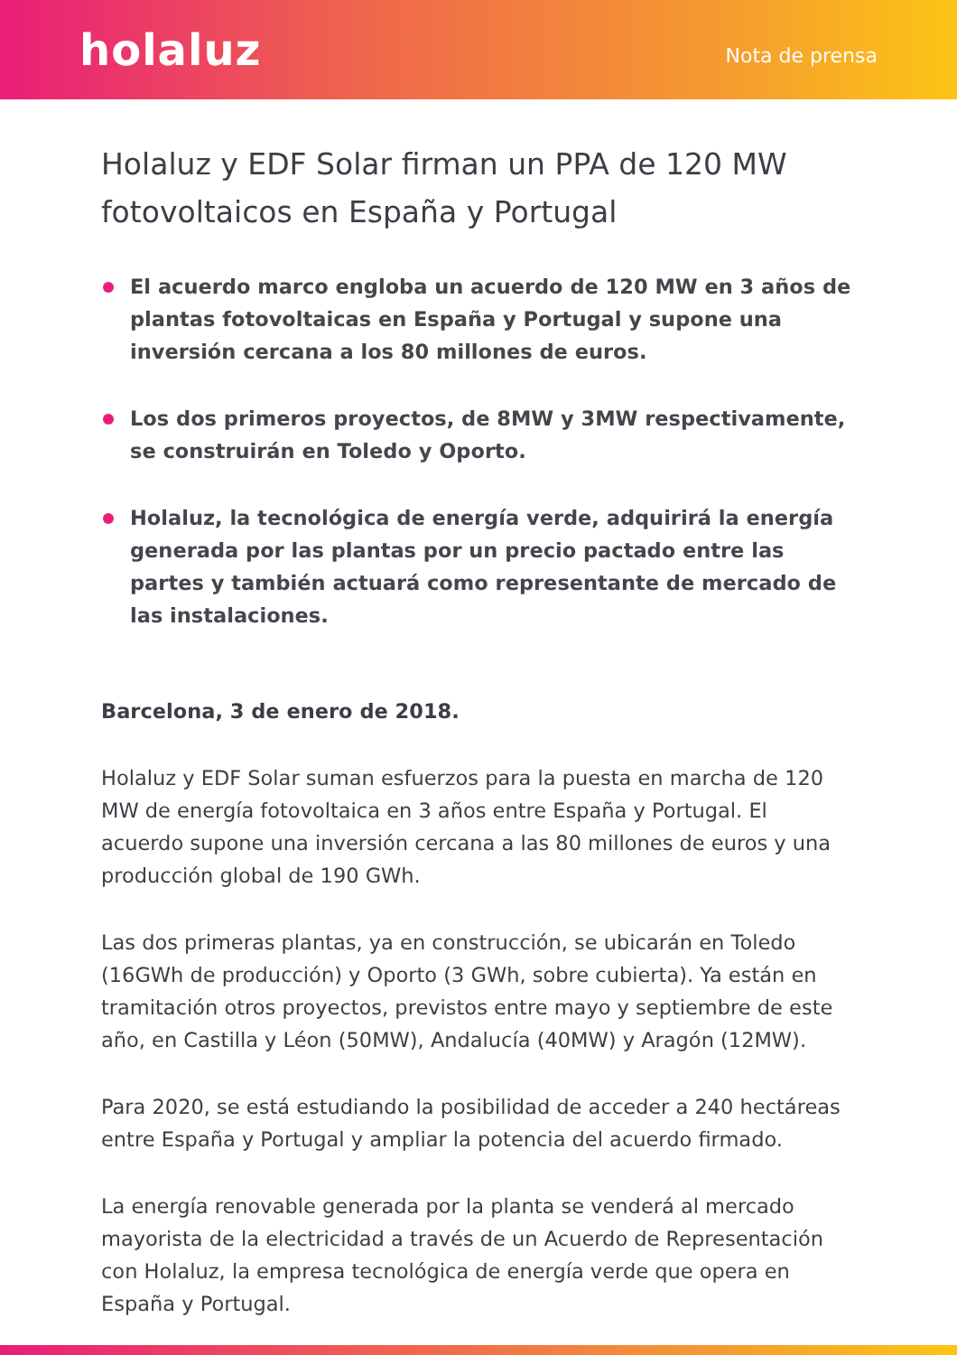holaluz
Nota de prensa
Holaluz y EDF Solar firman un PPA de 120 MW fotovoltaicos en España y Portugal
El acuerdo marco engloba un acuerdo de 120 MW en 3 años de plantas fotovoltaicas en España y Portugal y supone una inversión cercana a los 80 millones de euros.
Los dos primeros proyectos, de 8MW y 3MW respectivamente, se construirán en Toledo y Oporto.
Holaluz, la tecnológica de energía verde, adquirirá la energía generada por las plantas por un precio pactado entre las partes y también actuará como representante de mercado de las instalaciones.
Barcelona, 3 de enero de 2018.
Holaluz y EDF Solar suman esfuerzos para la puesta en marcha de 120 MW de energía fotovoltaica en 3 años entre España y Portugal. El acuerdo supone una inversión cercana a las 80 millones de euros y una producción global de 190 GWh.
Las dos primeras plantas, ya en construcción, se ubicarán en Toledo (16GWh de producción) y Oporto (3 GWh, sobre cubierta). Ya están en tramitación otros proyectos, previstos entre mayo y septiembre de este año, en Castilla y Léon (50MW), Andalucía (40MW) y Aragón (12MW).
Para 2020, se está estudiando la posibilidad de acceder a 240 hectáreas entre España y Portugal y ampliar la potencia del acuerdo firmado.
La energía renovable generada por la planta se venderá al mercado mayorista de la electricidad a través de un Acuerdo de Representación con Holaluz, la empresa tecnológica de energía verde que opera en España y Portugal.